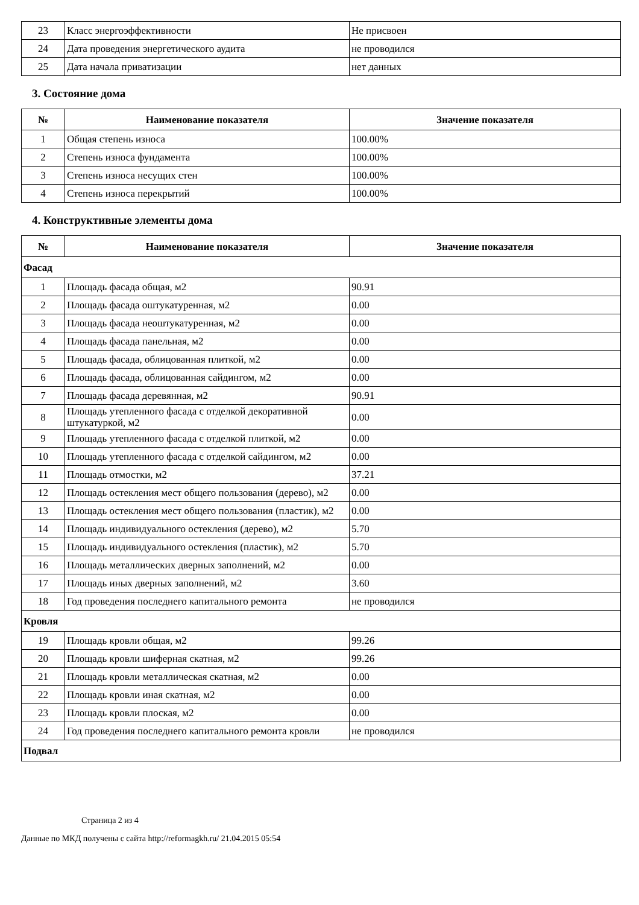| 23 | Класс энергоэффективности | Не присвоен |
| 24 | Дата проведения энергетического аудита | не проводился |
| 25 | Дата начала приватизации | нет данных |
3. Состояние дома
| № | Наименование показателя | Значение показателя |
| --- | --- | --- |
| 1 | Общая степень износа | 100.00% |
| 2 | Степень износа фундамента | 100.00% |
| 3 | Степень износа несущих стен | 100.00% |
| 4 | Степень износа перекрытий | 100.00% |
4. Конструктивные элементы дома
| № | Наименование показателя | Значение показателя |
| --- | --- | --- |
| Фасад | | |
| 1 | Площадь фасада общая, м2 | 90.91 |
| 2 | Площадь фасада оштукатуренная, м2 | 0.00 |
| 3 | Площадь фасада неоштукатуренная, м2 | 0.00 |
| 4 | Площадь фасада панельная, м2 | 0.00 |
| 5 | Площадь фасада, облицованная плиткой, м2 | 0.00 |
| 6 | Площадь фасада, облицованная сайдингом, м2 | 0.00 |
| 7 | Площадь фасада деревянная, м2 | 90.91 |
| 8 | Площадь утепленного фасада с отделкой декоративной штукатуркой, м2 | 0.00 |
| 9 | Площадь утепленного фасада с отделкой плиткой, м2 | 0.00 |
| 10 | Площадь утепленного фасада с отделкой сайдингом, м2 | 0.00 |
| 11 | Площадь отмостки, м2 | 37.21 |
| 12 | Площадь остекления мест общего пользования (дерево), м2 | 0.00 |
| 13 | Площадь остекления мест общего пользования (пластик), м2 | 0.00 |
| 14 | Площадь индивидуального остекления (дерево), м2 | 5.70 |
| 15 | Площадь индивидуального остекления (пластик), м2 | 5.70 |
| 16 | Площадь металлических дверных заполнений, м2 | 0.00 |
| 17 | Площадь иных дверных заполнений, м2 | 3.60 |
| 18 | Год проведения последнего капитального ремонта | не проводился |
| Кровля | | |
| 19 | Площадь кровли общая, м2 | 99.26 |
| 20 | Площадь кровли шиферная скатная, м2 | 99.26 |
| 21 | Площадь кровли металлическая скатная, м2 | 0.00 |
| 22 | Площадь кровли иная скатная, м2 | 0.00 |
| 23 | Площадь кровли плоская, м2 | 0.00 |
| 24 | Год проведения последнего капитального ремонта кровли | не проводился |
| Подвал | | |
Страница 2 из 4
Данные по МКД получены с сайта http://reformagkh.ru/ 21.04.2015 05:54